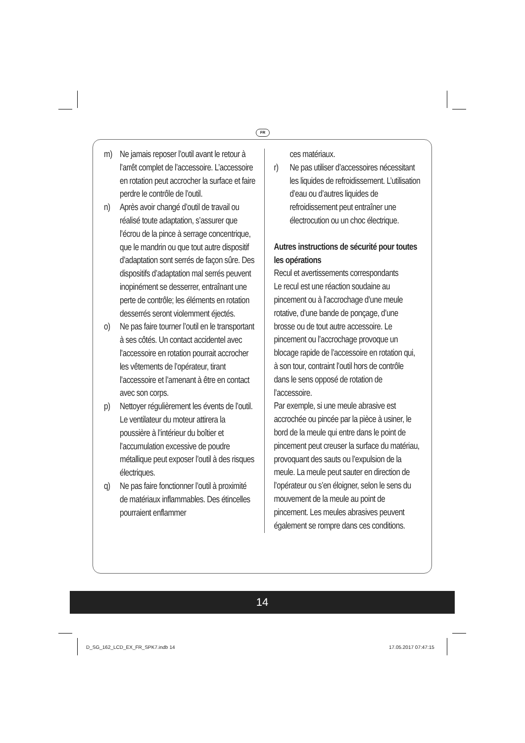FR
m) Ne jamais reposer l’outil avant le retour à l’arrêt complet de l’accessoire. L’accessoire en rotation peut accrocher la surface et faire perdre le contrôle de l’outil.
n) Après avoir changé d’outil de travail ou réalisé toute adaptation, s’assurer que l’écrou de la pince à serrage concentrique, que le mandrin ou que tout autre dispositif d’adaptation sont serrés de façon sûre. Des dispositifs d’adaptation mal serrés peuvent inopinément se desserrer, entraînant une perte de contrôle; les éléments en rotation desserrés seront violemment éjectés.
o) Ne pas faire tourner l’outil en le transportant à ses côtés. Un contact accidentel avec l’accessoire en rotation pourrait accrocher les vêtements de l’opérateur, tirant l’accessoire et l’amenant à être en contact avec son corps.
p) Nettoyer régulièrement les évents de l’outil. Le ventilateur du moteur attirera la poussière à l’intérieur du boîtier et l’accumulation excessive de poudre métallique peut exposer l’outil à des risques électriques.
q) Ne pas faire fonctionner l’outil à proximité de matériaux inflammables. Des étincelles pourraient enflammer
ces matériaux.
r) Ne pas utiliser d’accessoires nécessitant les liquides de refroidissement. L’utilisation d’eau ou d’autres liquides de refroidissement peut entraîner une électrocution ou un choc électrique.
Autres instructions de sécurité pour toutes les opérations
Recul et avertissements correspondants
Le recul est une réaction soudaine au pincement ou à l’accrochage d’une meule rotative, d’une bande de ponçage, d’une brosse ou de tout autre accessoire. Le pincement ou l’accrochage provoque un blocage rapide de l’accessoire en rotation qui, à son tour, contraint l’outil hors de contrôle dans le sens opposé de rotation de l’accessoire.
Par exemple, si une meule abrasive est accrochée ou pincée par la pièce à usiner, le bord de la meule qui entre dans le point de pincement peut creuser la surface du matériau, provoquant des sauts ou l’expulsion de la meule. La meule peut sauter en direction de l’opérateur ou s’en éloigner, selon le sens du mouvement de la meule au point de pincement. Les meules abrasives peuvent également se rompre dans ces conditions.
14
D_SG_162_LCD_EX_FR_SPK7.indb 14
17.05.2017 07:47:15